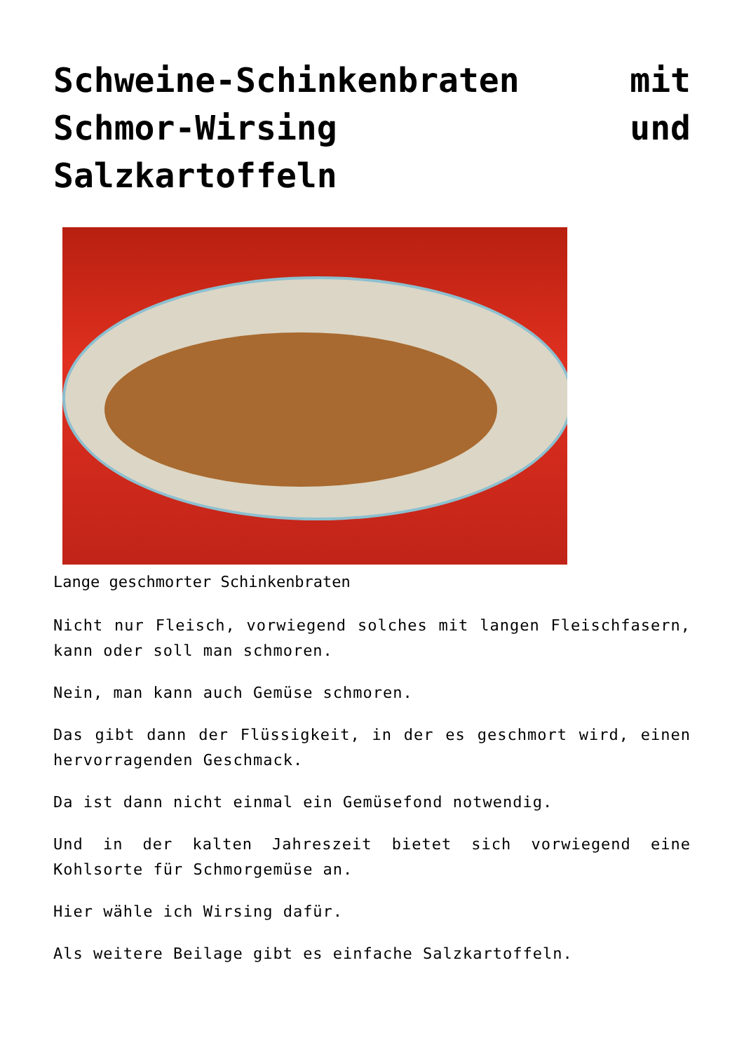Schweine-Schinkenbraten mit Schmor-Wirsing und Salzkartoffeln
Lange geschmorter Schinkenbraten
Nicht nur Fleisch, vorwiegend solches mit langen Fleischfasern, kann oder soll man schmoren.
Nein, man kann auch Gemüse schmoren.
Das gibt dann der Flüssigkeit, in der es geschmort wird, einen hervorragenden Geschmack.
Da ist dann nicht einmal ein Gemüsefond notwendig.
Und in der kalten Jahreszeit bietet sich vorwiegend eine Kohlsorte für Schmorgemüse an.
Hier wähle ich Wirsing dafür.
Als weitere Beilage gibt es einfache Salzkartoffeln.